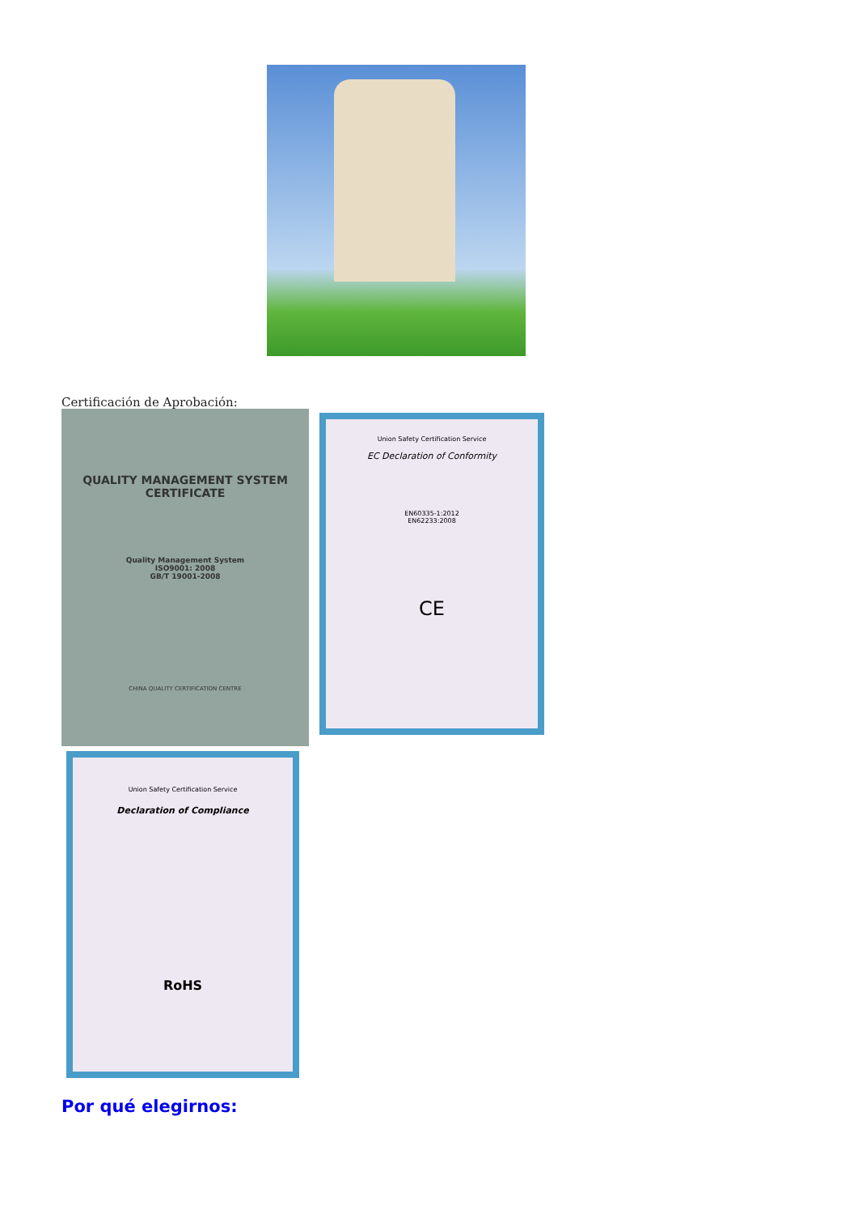Certificación de Aprobación:
QUALITY MANAGEMENT SYSTEM
CERTIFICATE
Quality Management System
ISO9001: 2008
GB/T 19001-2008
CHINA QUALITY CERTIFICATION CENTRE
Union Safety Certification Service
EC Declaration of Conformity
EN60335-1:2012
EN62233:2008
CE
Union Safety Certification Service
Declaration of Compliance
RoHS
Por qué elegirnos: